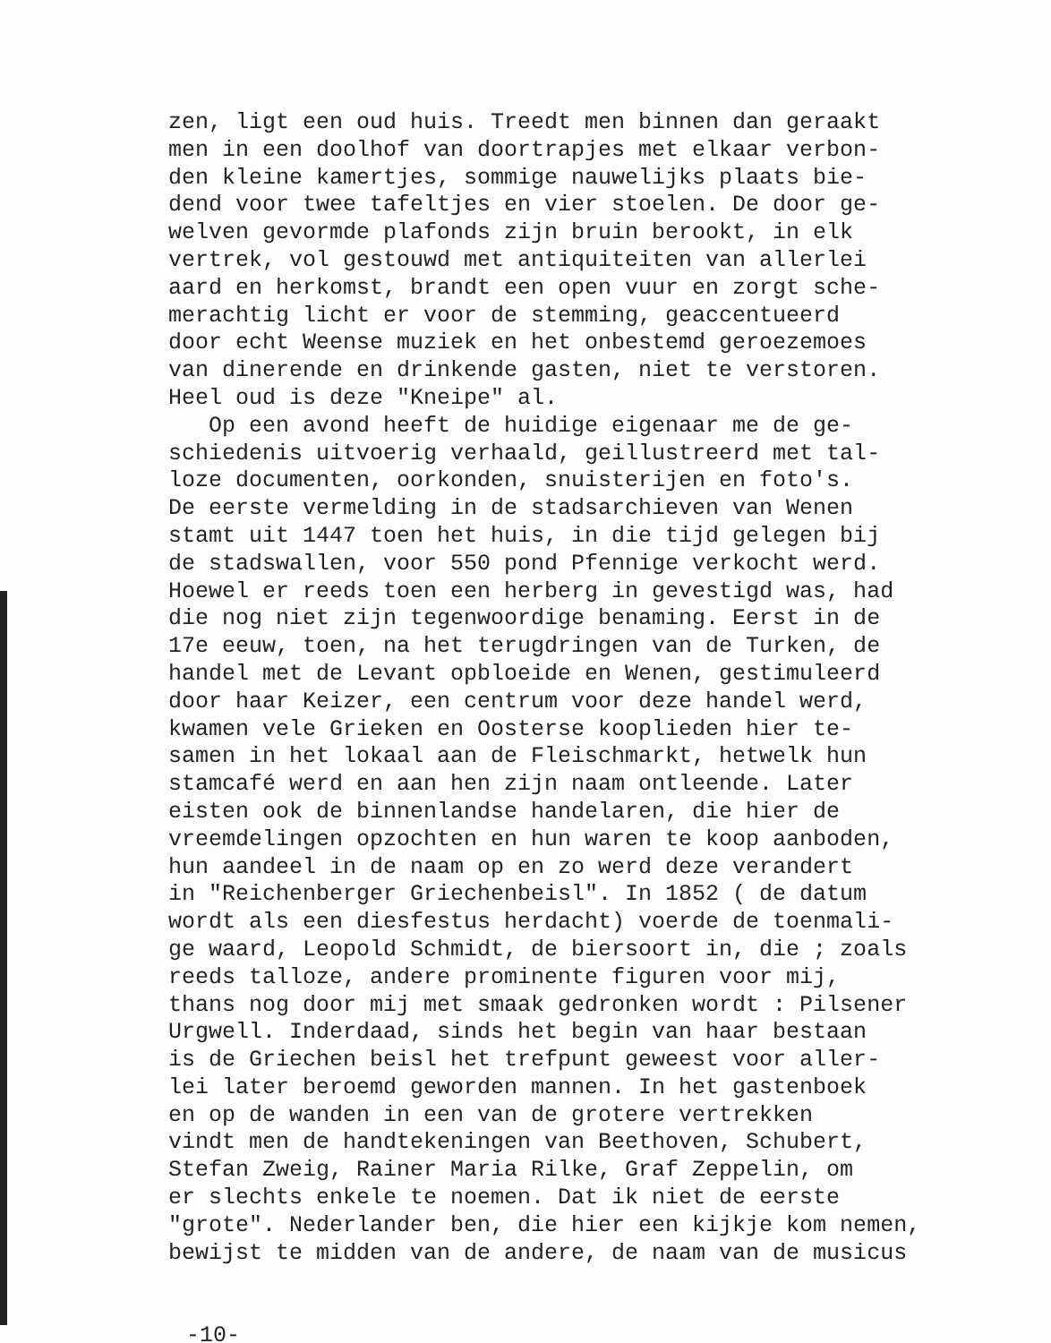zen, ligt een oud huis. Treedt men binnen dan geraakt
men in een doolhof van doortrapjes met elkaar verbon-
den kleine kamertjes, sommige nauwelijks plaats bie-
dend voor twee tafeltjes en vier stoelen. De door ge-
welven gevormde plafonds zijn bruin berookt, in elk
vertrek, vol gestouwd met antiquiteiten van allerlei
aard en herkomst, brandt een open vuur en zorgt sche-
merachtig licht er voor de stemming, geaccentueerd
door echt Weense muziek en het onbestemd geroezemoes
van dinerende en drinkende gasten, niet te verstoren.
Heel oud is deze "Kneipe" al.
Op een avond heeft de huidige eigenaar me de ge-
schiedenis uitvoerig verhaald, geillustreerd met tal-
loze documenten, oorkonden, snuisterijen en foto's.
De eerste vermelding in de stadsarchieven van Wenen
stamt uit 1447 toen het huis, in die tijd gelegen bij
de stadswallen, voor 550 pond Pfennige verkocht werd.
Hoewel er reeds toen een herberg in gevestigd was, had
die nog niet zijn tegenwoordige benaming. Eerst in de
17e eeuw, toen, na het terugdringen van de Turken, de
handel met de Levant opbloeide en Wenen, gestimuleerd
door haar Keizer, een centrum voor deze handel werd,
kwamen vele Grieken en Oosterse kooplieden hier te-
samen in het lokaal aan de Fleischmarkt, hetwelk hun
stamcafé werd en aan hen zijn naam ontleende. Later
eisten ook de binnenlandse handelaren, die hier de
vreemdelingen opzochten en hun waren te koop aanboden,
hun aandeel in de naam op en zo werd deze verandert
in "Reichenberger Griechenbeisl". In 1852 ( de datum
wordt als een diesfestus herdacht) voerde de toenmali-
ge waard, Leopold Schmidt, de biersoort in, die ; zoals
reeds talloze, andere prominente figuren voor mij,
thans nog door mij met smaak gedronken wordt : Pilsener
Urgwell. Inderdaad, sinds het begin van haar bestaan
is de Griechen beisl het trefpunt geweest voor aller-
lei later beroemd geworden mannen. In het gastenboek
en op de wanden in een van de grotere vertrekken
vindt men de handtekeningen van Beethoven, Schubert,
Stefan Zweig, Rainer Maria Rilke, Graf Zeppelin, om
er slechts enkele te noemen. Dat ik niet de eerste
"grote". Nederlander ben, die hier een kijkje kom nemen,
bewijst te midden van de andere, de naam van de musicus
-10-